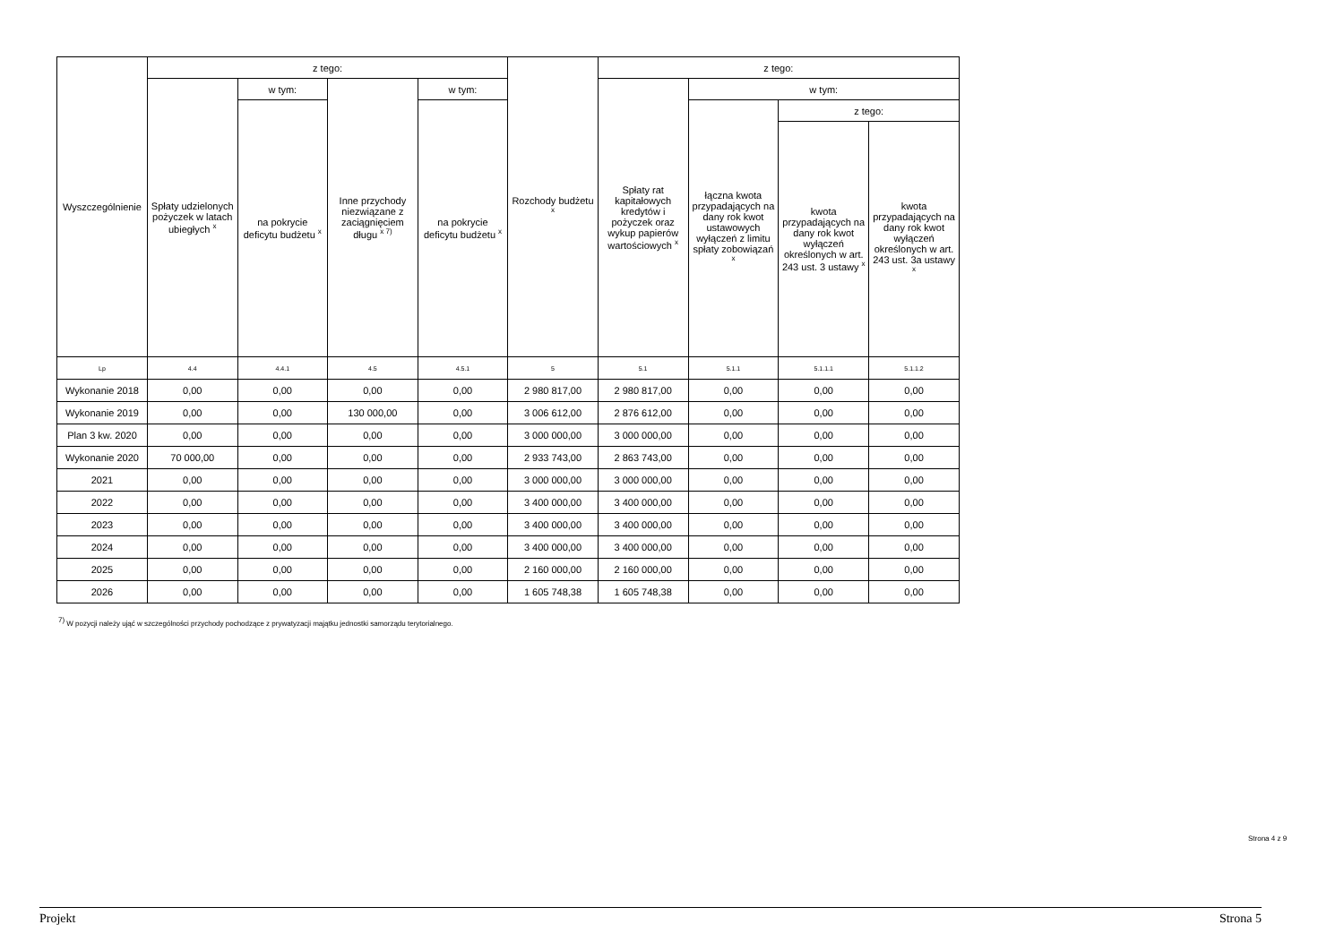| Wyszczególnienie | z tego: | | | | Rozchody budżetu <sup>x</sup> | z tego: | | | |
| --- | --- | --- | --- | --- | --- | --- | --- | --- | --- |
| | Spłaty udzielonych pożyczek w latach ubiegłych <sup>x</sup> | w tym: | Inne przychody niezwiązane z zaciągnięciem długu <sup>x 7)</sup> | w tym: | | Spłaty rat kapitałowych kredytów i pożyczek oraz wykup papierów wartościowych <sup>x</sup> | w tym: | | |
| | | na pokrycie deficytu budżetu <sup>x</sup> | | na pokrycie deficytu budżetu <sup>x</sup> | | | łączna kwota przypadających na dany rok kwot ustawowych wyłączeń z limitu spłaty zobowiązań <sup>x</sup> | z tego: | |
| | | | | | | | | kwota przypadających na dany rok kwot wyłączeń określonych w art. 243 ust. 3 ustawy <sup>x</sup> | kwota przypadających na dany rok kwot wyłączeń określonych w art. 243 ust. 3a ustawy <sup>x</sup> |
| Lp | 4.4 | 4.4.1 | 4.5 | 4.5.1 | 5 | 5.1 | 5.1.1 | 5.1.1.1 | 5.1.1.2 |
| Wykonanie 2018 | 0,00 | 0,00 | 0,00 | 0,00 | 2 980 817,00 | 2 980 817,00 | 0,00 | 0,00 | 0,00 |
| Wykonanie 2019 | 0,00 | 0,00 | 130 000,00 | 0,00 | 3 006 612,00 | 2 876 612,00 | 0,00 | 0,00 | 0,00 |
| Plan 3 kw. 2020 | 0,00 | 0,00 | 0,00 | 0,00 | 3 000 000,00 | 3 000 000,00 | 0,00 | 0,00 | 0,00 |
| Wykonanie 2020 | 70 000,00 | 0,00 | 0,00 | 0,00 | 2 933 743,00 | 2 863 743,00 | 0,00 | 0,00 | 0,00 |
| 2021 | 0,00 | 0,00 | 0,00 | 0,00 | 3 000 000,00 | 3 000 000,00 | 0,00 | 0,00 | 0,00 |
| 2022 | 0,00 | 0,00 | 0,00 | 0,00 | 3 400 000,00 | 3 400 000,00 | 0,00 | 0,00 | 0,00 |
| 2023 | 0,00 | 0,00 | 0,00 | 0,00 | 3 400 000,00 | 3 400 000,00 | 0,00 | 0,00 | 0,00 |
| 2024 | 0,00 | 0,00 | 0,00 | 0,00 | 3 400 000,00 | 3 400 000,00 | 0,00 | 0,00 | 0,00 |
| 2025 | 0,00 | 0,00 | 0,00 | 0,00 | 2 160 000,00 | 2 160 000,00 | 0,00 | 0,00 | 0,00 |
| 2026 | 0,00 | 0,00 | 0,00 | 0,00 | 1 605 748,38 | 1 605 748,38 | 0,00 | 0,00 | 0,00 |
<sup>7)</sup> W pozycji należy ująć w szczególności przychody pochodzące z prywatyzacji majątku jednostki samorządu terytorialnego.
Strona 4 z 9
Projekt Strona 5